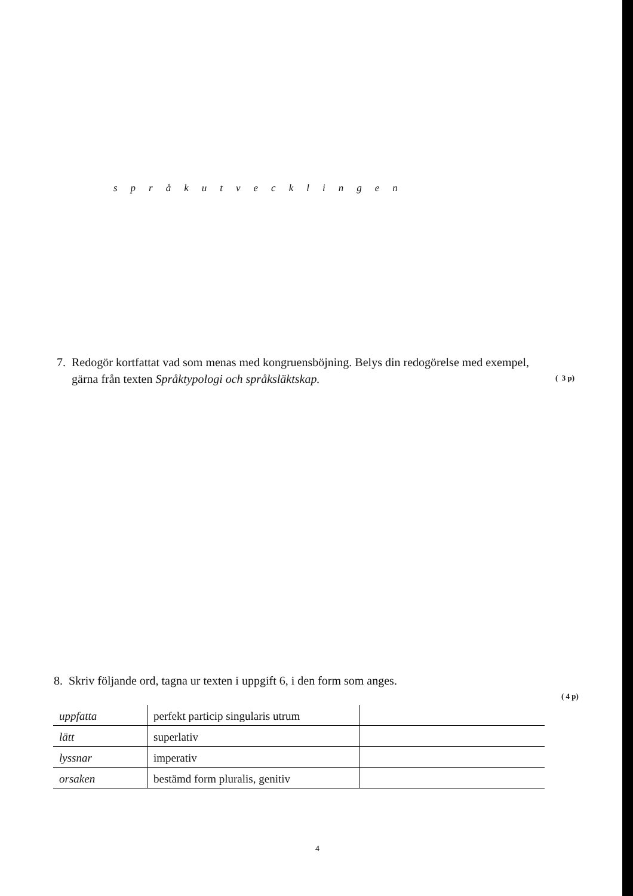språkutvecklingen
7. Redogör kortfattat vad som menas med kongruensböjning. Belys din redogörelse med exempel,
gärna från texten Språktypologi och språksläktskap.
( 3 p)
8. Skriv följande ord, tagna ur texten i uppgift 6, i den form som anges.
( 4 p)
| uppfatta | perfekt particip singularis utrum | |
| lätt | superlativ | |
| lyssnar | imperativ | |
| orsaken | bestämd form pluralis, genitiv | |
4